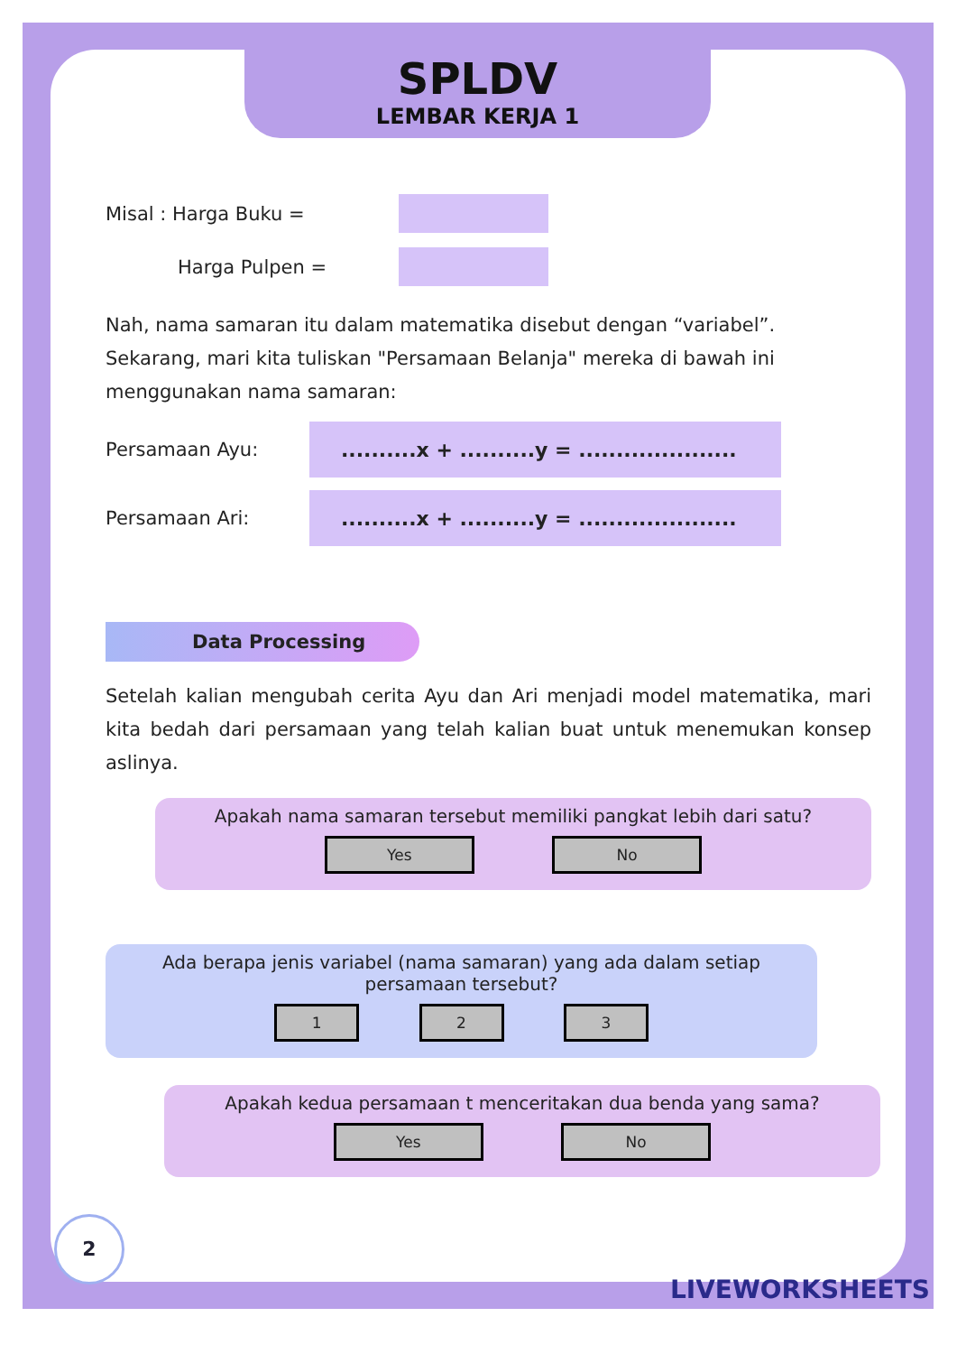SPLDV
LEMBAR KERJA 1
Misal : Harga Buku =
Harga Pulpen =
Nah, nama samaran itu dalam matematika disebut dengan “variabel”. Sekarang, mari kita tuliskan "Persamaan Belanja" mereka di bawah ini menggunakan nama samaran:
Persamaan Ayu:
..........x + ..........y = .....................
Persamaan Ari:
..........x + ..........y = .....................
Data Processing
Setelah kalian mengubah cerita Ayu dan Ari menjadi model matematika, mari kita bedah dari persamaan yang telah kalian buat untuk menemukan konsep aslinya.
Apakah nama samaran tersebut memiliki pangkat lebih dari satu?
Yes No
Ada berapa jenis variabel (nama samaran) yang ada dalam setiap persamaan tersebut?
1 2 3
Apakah kedua persamaan t menceritakan dua benda yang sama?
Yes No
2
LIVEWORKSHEETS